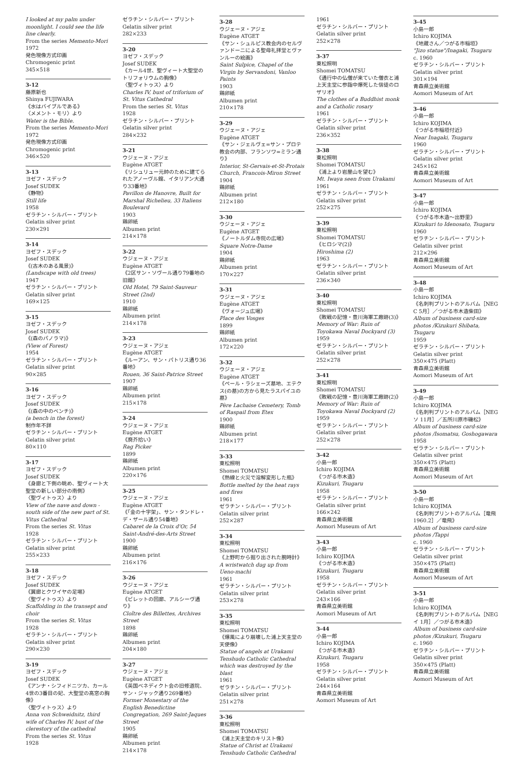I looked at my palm under moonlight. I could see the life line clearly.
From the series Memento-Mori
1972
発色現像方式印画
Chromogenic print
345×518
3-12
藤原新也
Shinya FUJIWARA
《水はバイブルである》
〈メメント・モリ〉より
Water is the Bible.
From the series Memento-Mori
1972
発色現像方式印画
Chromogenic print
346×520
3-13
ヨゼフ・スデック
Josef SUDEK
《静物》
Still life
1958
ゼラチン・シルバー・プリント
Gelatin silver print
230×291
3-14
ヨゼフ・スデック
Josef SUDEK
《(古木のある風景)》
(Landscape with old trees)
1947
ゼラチン・シルバー・プリント
Gelatin silver print
169×125
3-15
ヨゼフ・スデック
Josef SUDEK
《(森のパノラマ)》
(View of Forest)
1954
ゼラチン・シルバー・プリント
Gelatin silver print
90×285
3-16
ヨゼフ・スデック
Josef SUDEK
《(森の中のベンチ)》
(a bench in the forest)
制作年不詳
ゼラチン・シルバー・プリント
Gelatin silver print
80×110
3-17
ヨゼフ・スデック
Josef SUDEK
《身廊と下側の眺め、聖ヴィート大聖堂の新しい部分の南側》
〈聖ヴィトゥス〉より
View of the nave and down - south side of the new part of St. Vitus Cathedral
From the series St. Vitus
1928
ゼラチン・シルバー・プリント
Gelatin silver print
255×233
3-18
ヨゼフ・スデック
Josef SUDEK
《翼廊とクワイヤの足場》
〈聖ヴィトゥス〉より
Scaffolding in the transept and choir
From the series St. Vitus
1928
ゼラチン・シルバー・プリント
Gelatin silver print
290×230
3-19
ヨゼフ・スデック
Josef SUDEK
《アンナ・シフィドニツカ、カール4世の3番目の妃、大聖堂の高窓の胸像》
〈聖ヴィトゥス〉より
Anna von Schweidnitz, third wife of Charles IV, bust of the clerestory of the cathedral
From the series St. Vitus
1928
ゼラチン・シルバー・プリント
Gelatin silver print
282×233
3-20
ヨゼフ・スデック
Josef SUDEK
《カール4世、聖ヴィート大聖堂のトリフォリウムの胸像》
〈聖ヴィトゥス〉より
Charles IV, bust of triforium of St. Vitus Cathedral
From the series St. Vitus
1928
ゼラチン・シルバー・プリント
Gelatin silver print
284×232
3-21
ウジェーヌ・アジェ
Eugène ATGET
《リシュリュー元帥のために建てられたアノーヴル館、イタリアン大通り33番地》
Pavillon de Hanovre, Built for Marshal Richelieu, 33 Italiens Boulevard
1903
鶏卵紙
Albumen print
214×178
3-22
ウジェーヌ・アジェ
Eugène ATGET
《2区サン・ソヴール通り79番地の旧館》
Old Hotel, 79 Saint-Sauveur Street (2nd)
1910
鶏卵紙
Albumen print
214×178
3-23
ウジェーヌ・アジェ
Eugène ATGET
《ルーアン、サン・パトリス通り36番地》
Rouen, 36 Saint-Patrice Street
1907
鶏卵紙
Albumen print
215×178
3-24
ウジェーヌ・アジェ
Eugène ATGET
《廃芥拾い》
Rag Picker
1899
鶏卵紙
Albumen print
220×176
3-25
ウジェーヌ・アジェ
Eugène ATGET
《「金の十字架」、サン・タンドレ・デ・ザール通り54番地》
Cabaret de la Croix d'Or, 54 Saint-André-des-Arts Street
1900
鶏卵紙
Albumen print
216×176
3-26
ウジェーヌ・アジェ
Eugène ATGET
《ビレットの回廊、アルシーヴ通り》
Cloître des Billettes, Archives Street
1898
鶏卵紙
Albumen print
204×180
3-27
ウジェーヌ・アジェ
Eugène ATGET
《英国ベネディクト会の旧修道院、サン・ジャック通り269番地》
Former Monestary of the English Benedictine Congregation, 269 Saint-Jaques Street
1905
鶏卵紙
Albumen print
214×178
3-28
ウジェーヌ・アジェ
Eugène ATGET
《サン・シュルピス教会内のセルヴァンドーニによる聖母礼拝堂とヴァンルーの絵画》
Saint Sulpice, Chapel of the Virgin by Servandoni, Vanloo Paints
1903
鶏卵紙
Albumen print
210×178
3-29
ウジェーヌ・アジェ
Eugène ATGET
《サン・ジェルヴェ=サン・プロテ教会の内部、フランソワ=ミラン通り》
Interior, St-Gervais-et-St-Protais Church, Francois-Miron Street
1904
鶏卵紙
Albumen print
212×180
3-30
ウジェーヌ・アジェ
Eugène ATGET
《ノートルダム寺院の広場》
Square Notre-Dame
1904
鶏卵紙
Albumen print
170×227
3-31
ウジェーヌ・アジェ
Eugène ATGET
《ヴォージュ広場》
Place des Vosges
1899
鶏卵紙
Albumen print
172×220
3-32
ウジェーヌ・アジェ
Eugène ATGET
《ペール・ラシェーズ墓地、エテクス(の墓)の方から見たラスパイユの墓》
Père Lachaise Cemetery, Tomb of Raspail from Etex
1900
鶏卵紙
Albumen print
218×177
3-33
東松照明
Shomei TOMATSU
《熱線と火災で溶解変形した瓶》
Bottle melted by the heat rays and fires
1961
ゼラチン・シルバー・プリント
Gelatin silver print
252×287
3-34
東松照明
Shomei TOMATSU
《上野町から掘り出された腕時計》
A wristwatch dug up from Ueno-machi
1961
ゼラチン・シルバー・プリント
Gelatin silver print
253×278
3-35
東松照明
Shomei TOMATSU
《爆風により崩壊した浦上天主堂の天使像》
Statue of angels at Urakami Tenshudo Catholic Cathedral which was destroyed by the blast
1961
ゼラチン・シルバー・プリント
Gelatin silver print
251×278
3-36
東松照明
Shomei TOMATSU
《浦上天主堂のキリスト像》
Statue of Christ at Urakami Tenshudo Catholic Cathedral
1961
ゼラチン・シルバー・プリント
Gelatin silver print
252×278
3-37
東松照明
Shomei TOMATSU
《通行中の仏僧が来ていた僧衣と浦上天主堂に参詣中爆死した信徒のロザリオ》
The clothes of a Buddhist monk and a Catholic rosary
1961
ゼラチン・シルバー・プリント
Gelatin silver print
236×352
3-38
東松照明
Shomei TOMATSU
《浦上より岩屋山を望む》
Mt. Iwaya seen from Urakami
1961
ゼラチン・シルバー・プリント
Gelatin silver print
252×275
3-39
東松照明
Shomei TOMATSU
《ヒロシマ(2)》
Hiroshima (2)
1963
ゼラチン・シルバー・プリント
Gelatin silver print
236×340
3-40
東松照明
Shomei TOMATSU
《敗戦の記憶・豊川海軍工廠跡(3)》
Memory of War: Ruin of Toyokawa Naval Dockyard (3)
1959
ゼラチン・シルバー・プリント
Gelatin silver print
252×278
3-41
東松照明
Shomei TOMATSU
《敗戦の記憶・豊川海軍工廠跡(2)》
Memory of War: Ruin of Toyokawa Naval Dockyard (2)
1959
ゼラチン・シルバー・プリント
Gelatin silver print
252×278
3-42
小島一郎
Ichiro KOJIMA
《つがる市木造》
Kizukuri, Tsugaru
1958
ゼラチン・シルバー・プリント
Gelatin silver print
166×242
青森県立美術館
Aomori Museum of Art
3-43
小島一郎
Ichiro KOJIMA
《つがる市木造》
Kizukuri, Tsugaru
1958
ゼラチン・シルバー・プリント
Gelatin silver print
243×166
青森県立美術館
Aomori Museum of Art
3-44
小島一郎
Ichiro KOJIMA
《つがる市木造》
Kizukuri, Tsugaru
1958
ゼラチン・シルバー・プリント
Gelatin silver print
244×164
青森県立美術館
Aomori Museum of Art
3-45
小島一郎
Ichiro KOJIMA
《地蔵さん／つがる市稲垣》
"Jizo statue"/Inagaki, Tsugaru
c. 1960
ゼラチン・シルバー・プリント
Gelatin silver print
301×194
青森県立美術館
Aomori Museum of Art
3-46
小島一郎
Ichiro KOJIMA
《つがる市稲垣付近》
Near Inagaki, Tsugaru
1960
ゼラチン・シルバー・プリント
Gelatin silver print
245×162
青森県立美術館
Aomori Museum of Art
3-47
小島一郎
Ichiro KOJIMA
《つがる市木造～出野里》
Kizukuri to Idenosato, Tsugaru
1960
ゼラチン・シルバー・プリント
Gelatin silver print
212×296
青森県立美術館
Aomori Museum of Art
3-48
小島一郎
Ichiro KOJIMA
《名刺判プリントのアルバム［NEG C 5月］／つがる市木造柴田》
Album of business card-size photos /Kizukuri Shibata, Tsugaru
1959
ゼラチン・シルバー・プリント
Gelatin silver print
350×475 (Platt)
青森県立美術館
Aomori Museum of Art
3-49
小島一郎
Ichiro KOJIMA
《名刺判プリントのアルバム［NEG ソ 11月］／五所川原市磯松》
Album of business card-size photos /Isomatsu, Goshogawara
1958
ゼラチン・シルバー・プリント
Gelatin silver print
350×475 (Platt)
青森県立美術館
Aomori Museum of Art
3-50
小島一郎
Ichiro KOJIMA
《名刺判プリントのアルバム［竜飛 1960.2］／竜飛》
Album of business card-size photos /Tappi
c. 1960
ゼラチン・シルバー・プリント
Gelatin silver print
350×475 (Platt)
青森県立美術館
Aomori Museum of Art
3-51
小島一郎
Ichiro KOJIMA
《名刺判プリントのアルバム［NEG イ 1月］／つがる市木造》
Album of business card-size photos /Kizukuri, Tsugaru
c. 1960
ゼラチン・シルバー・プリント
Gelatin silver print
350×475 (Platt)
青森県立美術館
Aomori Museum of Art